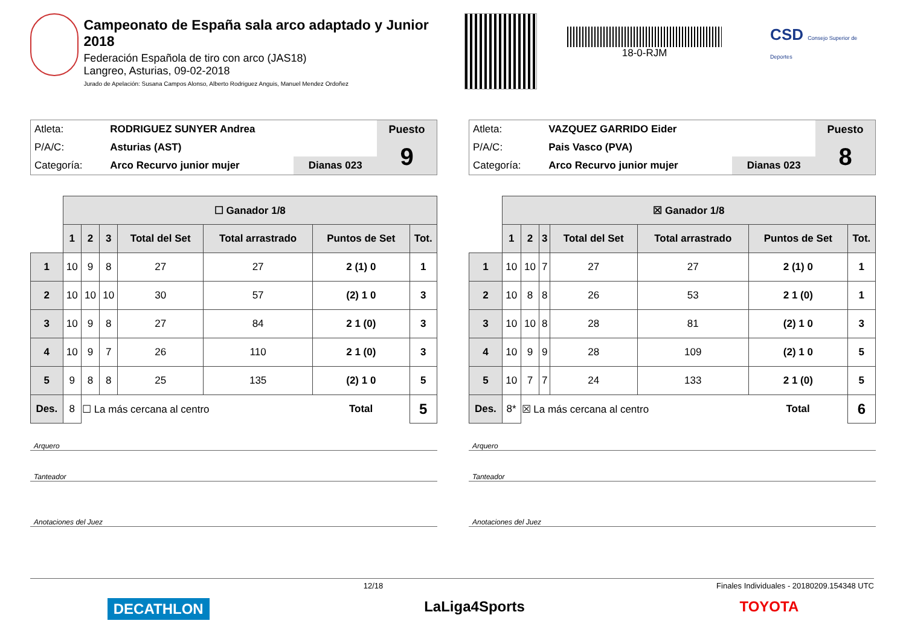Campeonato de España sala arco adaptado y Junior 2018
Federación Española de tiro con arco (JAS18)
Langreo, Asturias, 09-02-2018
Jurado de Apelación: Susana Campos Alonso, Alberto Rodriguez Anguis, Manuel Mendez Ordoñez
18-0-RJM
CSD Consejo Superior de Deportes
| Atleta: | RODRIGUEZ SUNYER Andrea | | Puesto |
| P/A/C: | Asturias (AST) | | 9 |
| Categoría: | Arco Recurvo junior mujer | Dianas 023 | |
| | ☐ Ganador 1/8 | | | | | | | |
| --- | --- | --- | --- | --- | --- | --- | --- | --- |
| | 1 | 2 | 3 | Total del Set | Total arrastrado | Puntos de Set | | Tot. |
| 1 | 10 | 9 | 8 | 27 | 27 | 2 (1) 0 | | 1 |
| 2 | 10 | 10 | 10 | 30 | 57 | (2) 1 0 | | 3 |
| 3 | 10 | 9 | 8 | 27 | 84 | 2 1 (0) | | 3 |
| 4 | 10 | 9 | 7 | 26 | 110 | 2 1 (0) | | 3 |
| 5 | 9 | 8 | 8 | 25 | 135 | (2) 1 0 | | 5 |
| Des. | 8 | ☐ La más cercana al centro | | | | | Total | 5 |
Arquero
Tanteador
Anotaciones del Juez
| Atleta: | VAZQUEZ GARRIDO Eider | | Puesto |
| P/A/C: | Pais Vasco (PVA) | | 8 |
| Categoría: | Arco Recurvo junior mujer | Dianas 023 | |
| | ☒ Ganador 1/8 | | | | | | | |
| --- | --- | --- | --- | --- | --- | --- | --- | --- |
| | 1 | 2 | 3 | Total del Set | Total arrastrado | Puntos de Set | | Tot. |
| 1 | 10 | 10 | 7 | 27 | 27 | 2 (1) 0 | | 1 |
| 2 | 10 | 8 | 8 | 26 | 53 | 2 1 (0) | | 1 |
| 3 | 10 | 10 | 8 | 28 | 81 | (2) 1 0 | | 3 |
| 4 | 10 | 9 | 9 | 28 | 109 | (2) 1 0 | | 5 |
| 5 | 10 | 7 | 7 | 24 | 133 | 2 1 (0) | | 5 |
| Des. | 8* | ☒ La más cercana al centro | | | | | Total | 6 |
Arquero
Tanteador
Anotaciones del Juez
12/18 Finales Individuales - 20180209.154348 UTC
DECATHLON LaLiga4Sports TOYOTA